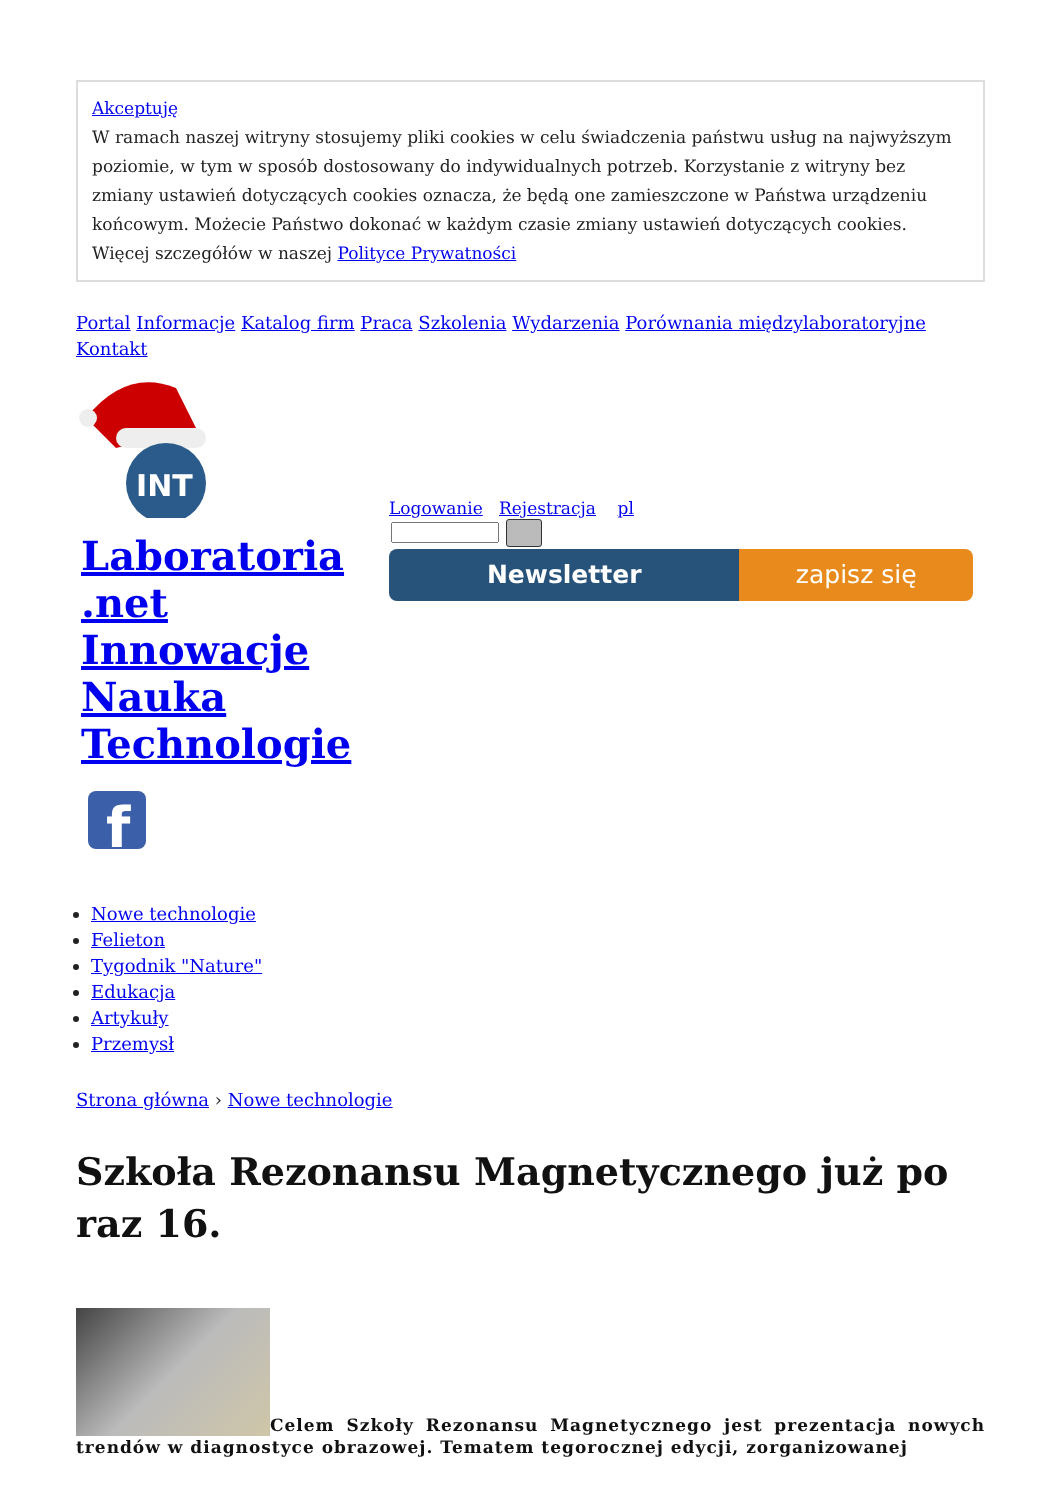Akceptuję
W ramach naszej witryny stosujemy pliki cookies w celu świadczenia państwu usług na najwyższym poziomie, w tym w sposób dostosowany do indywidualnych potrzeb. Korzystanie z witryny bez zmiany ustawień dotyczących cookies oznacza, że będą one zamieszczone w Państwa urządzeniu końcowym. Możecie Państwo dokonać w każdym czasie zmiany ustawień dotyczących cookies. Więcej szczegółów w naszej Polityce Prywatności
Portal Informacje Katalog firm Praca Szkolenia Wydarzenia Porównania międzylaboratoryjne Kontakt
INT
Laboratoria .net Innowacje Nauka Technologie
f
Logowanie Rejestracja pl
Newsletter zapisz się
Nowe technologie
Felieton
Tygodnik "Nature"
Edukacja
Artykuły
Przemysł
Strona główna › Nowe technologie
Szkoła Rezonansu Magnetycznego już po raz 16.
Celem Szkoły Rezonansu Magnetycznego jest prezentacja nowych trendów w diagnostyce obrazowej. Tematem tegorocznej edycji, zorganizowanej